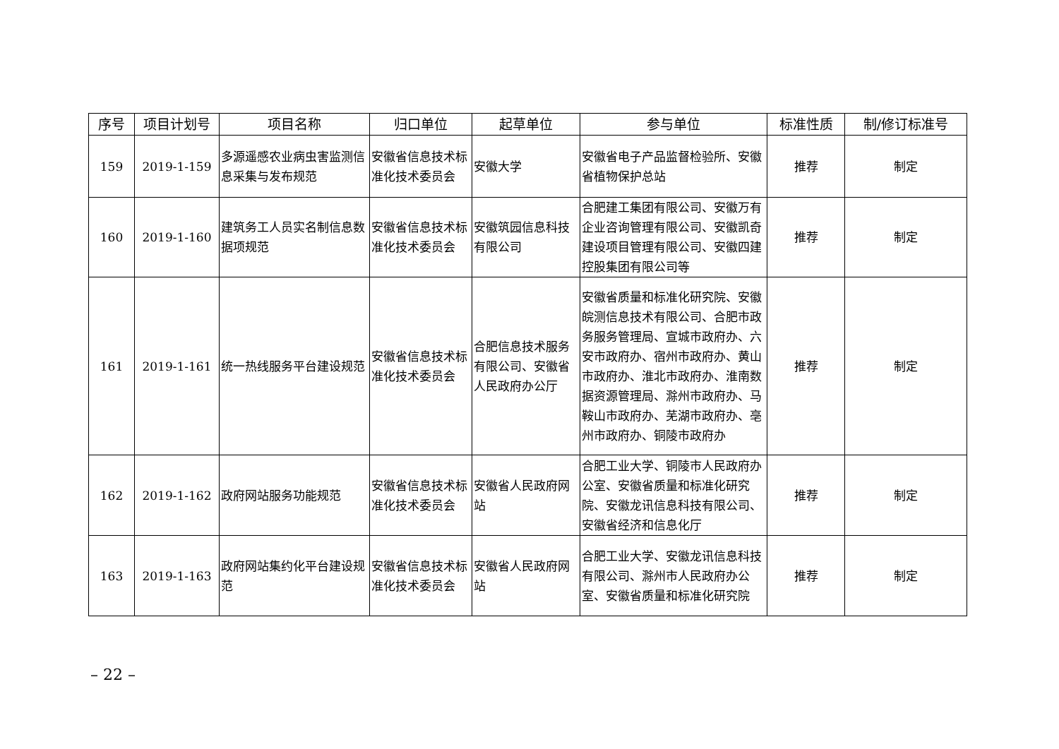| 序号 | 项目计划号 | 项目名称 | 归口单位 | 起草单位 | 参与单位 | 标准性质 | 制/修订标准号 |
| --- | --- | --- | --- | --- | --- | --- | --- |
| 159 | 2019-1-159 | 多源遥感农业病虫害监测信息采集与发布规范 | 安徽省信息技术标准化技术委员会 | 安徽大学 | 安徽省电子产品监督检验所、安徽省植物保护总站 | 推荐 | 制定 |
| 160 | 2019-1-160 | 建筑务工人员实名制信息数据项规范 | 安徽省信息技术标准化技术委员会 | 安徽筑园信息科技有限公司 | 合肥建工集团有限公司、安徽万有企业咨询管理有限公司、安徽凯奇建设项目管理有限公司、安徽四建控股集团有限公司等 | 推荐 | 制定 |
| 161 | 2019-1-161 | 统一热线服务平台建设规范 | 安徽省信息技术标准化技术委员会 | 合肥信息技术服务有限公司、安徽省人民政府办公厅 | 安徽省质量和标准化研究院、安徽皖测信息技术有限公司、合肥市政务服务管理局、宣城市政府办、六安市政府办、宿州市政府办、黄山市政府办、淮北市政府办、淮南数据资源管理局、滁州市政府办、马鞍山市政府办、芜湖市政府办、亳州市政府办、铜陵市政府办 | 推荐 | 制定 |
| 162 | 2019-1-162 | 政府网站服务功能规范 | 安徽省信息技术标准化技术委员会 | 安徽省人民政府网站 | 合肥工业大学、铜陵市人民政府办公室、安徽省质量和标准化研究院、安徽龙讯信息科技有限公司、安徽省经济和信息化厅 | 推荐 | 制定 |
| 163 | 2019-1-163 | 政府网站集约化平台建设规范 | 安徽省信息技术标准化技术委员会 | 安徽省人民政府网站 | 合肥工业大学、安徽龙讯信息科技有限公司、滁州市人民政府办公室、安徽省质量和标准化研究院 | 推荐 | 制定 |
– 22 –